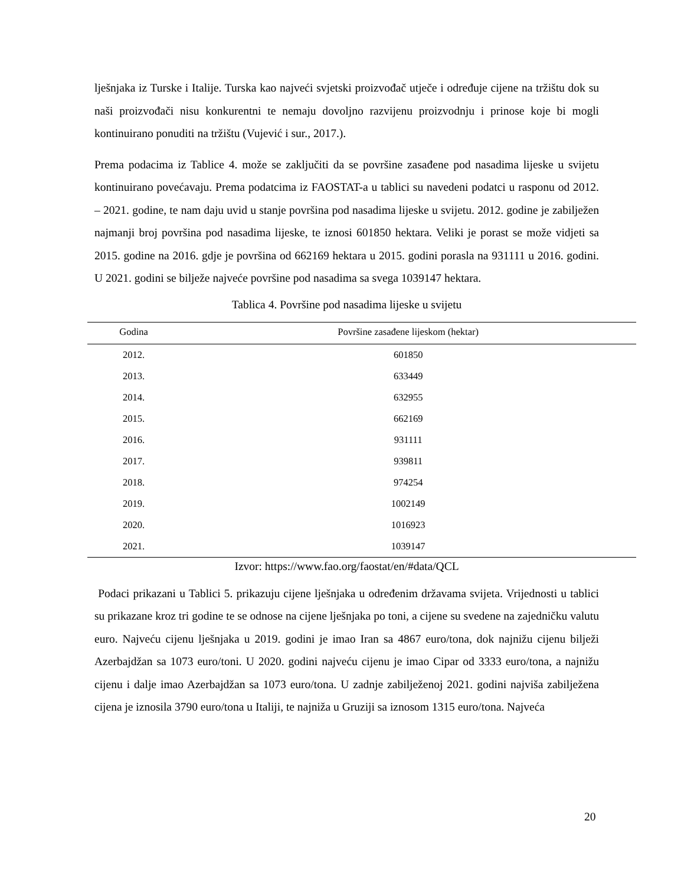lješnjaka iz Turske i Italije. Turska kao najveći svjetski proizvođač utječe i određuje cijene na tržištu dok su naši proizvođači nisu konkurentni te nemaju dovoljno razvijenu proizvodnju i prinose koje bi mogli kontinuirano ponuditi na tržištu (Vujević i sur., 2017.).
Prema podacima iz Tablice 4. može se zaključiti da se površine zasađene pod nasadima lijeske u svijetu kontinuirano povećavaju. Prema podatcima iz FAOSTAT-a u tablici su navedeni podatci u rasponu od 2012. – 2021. godine, te nam daju uvid u stanje površina pod nasadima lijeske u svijetu. 2012. godine je zabilježen najmanji broj površina pod nasadima lijeske, te iznosi 601850 hektara. Veliki je porast se može vidjeti sa 2015. godine na 2016. gdje je površina od 662169 hektara u 2015. godini porasla na 931111 u 2016. godini. U 2021. godini se bilježe najveće površine pod nasadima sa svega 1039147 hektara.
Tablica 4. Površine pod nasadima lijeske u svijetu
| Godina | Površine zasađene lijeskom (hektar) |
| --- | --- |
| 2012. | 601850 |
| 2013. | 633449 |
| 2014. | 632955 |
| 2015. | 662169 |
| 2016. | 931111 |
| 2017. | 939811 |
| 2018. | 974254 |
| 2019. | 1002149 |
| 2020. | 1016923 |
| 2021. | 1039147 |
Izvor: https://www.fao.org/faostat/en/#data/QCL
Podaci prikazani u Tablici 5. prikazuju cijene lješnjaka u određenim državama svijeta. Vrijednosti u tablici su prikazane kroz tri godine te se odnose na cijene lješnjaka po toni, a cijene su svedene na zajedničku valutu euro. Najveću cijenu lješnjaka u 2019. godini je imao Iran sa 4867 euro/tona, dok najnižu cijenu bilježi Azerbajdžan sa 1073 euro/toni. U 2020. godini najveću cijenu je imao Cipar od 3333 euro/tona, a najnižu cijenu i dalje imao Azerbajdžan sa 1073 euro/tona. U zadnje zabilježenoj 2021. godini najviša zabilježena cijena je iznosila 3790 euro/tona u Italiji, te najniža u Gruziji sa iznosom 1315 euro/tona. Najveća
20